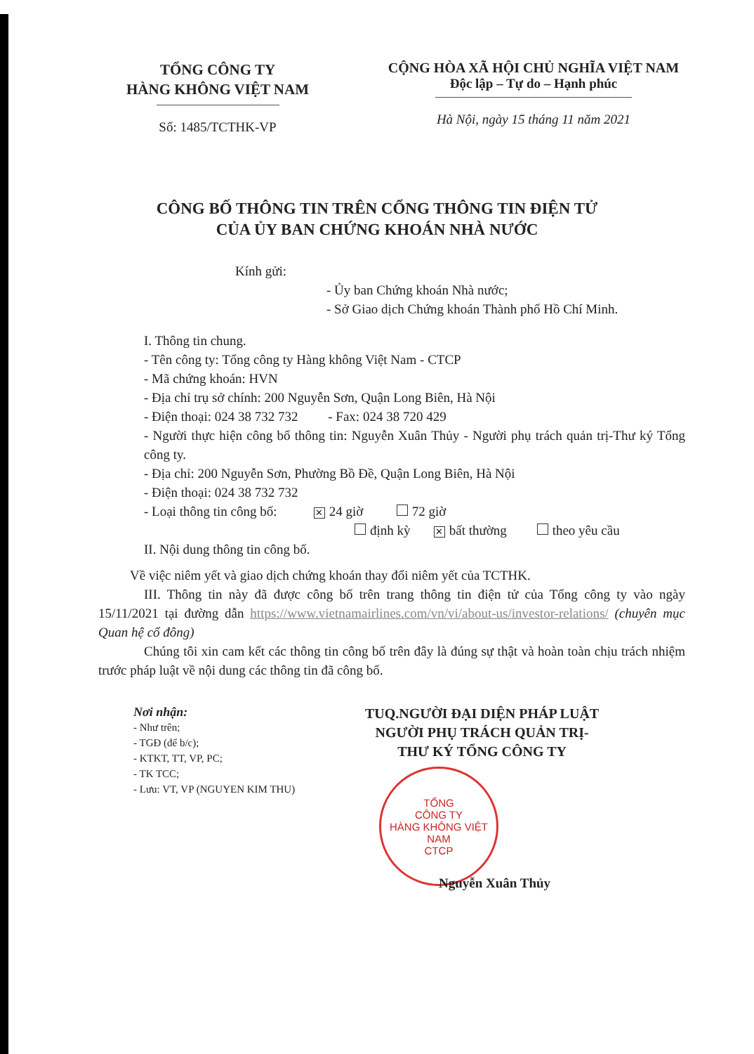TỔNG CÔNG TY
HÀNG KHÔNG VIỆT NAM
Số: 1485/TCTHK-VP
CỘNG HÒA XÃ HỘI CHỦ NGHĨA VIỆT NAM
Độc lập – Tự do – Hạnh phúc
Hà Nội, ngày 15 tháng 11 năm 2021
CÔNG BỐ THÔNG TIN TRÊN CỔNG THÔNG TIN ĐIỆN TỬ
CỦA ỦY BAN CHỨNG KHOÁN NHÀ NƯỚC
Kính gửi:
- Ủy ban Chứng khoán Nhà nước;
- Sở Giao dịch Chứng khoán Thành phố Hồ Chí Minh.
I. Thông tin chung.
- Tên công ty: Tổng công ty Hàng không Việt Nam - CTCP
- Mã chứng khoán: HVN
- Địa chỉ trụ sở chính: 200 Nguyễn Sơn, Quận Long Biên, Hà Nội
- Điện thoại: 024 38 732 732 - Fax: 024 38 720 429
- Người thực hiện công bố thông tin: Nguyễn Xuân Thủy - Người phụ trách quản trị-Thư ký Tổng công ty.
- Địa chỉ: 200 Nguyễn Sơn, Phường Bồ Đề, Quận Long Biên, Hà Nội
- Điện thoại: 024 38 732 732
- Loại thông tin công bố: ✕ 24 giờ 72 giờ
định kỳ ✕ bất thường theo yêu cầu
II. Nội dung thông tin công bố.
Về việc niêm yết và giao dịch chứng khoán thay đổi niêm yết của TCTHK.
III. Thông tin này đã được công bố trên trang thông tin điện tử của Tổng công ty vào ngày 15/11/2021 tại đường dẫn https://www.vietnamairlines.com/vn/vi/about-us/investor-relations/ (chuyên mục Quan hệ cổ đông)
Chúng tôi xin cam kết các thông tin công bố trên đây là đúng sự thật và hoàn toàn chịu trách nhiệm trước pháp luật về nội dung các thông tin đã công bố.
Nơi nhận:
- Như trên;
- TGĐ (để b/c);
- KTKT, TT, VP, PC;
- TK TCC;
- Lưu: VT, VP (NGUYEN KIM THU)
TUQ.NGƯỜI ĐẠI DIỆN PHÁP LUẬT
NGƯỜI PHỤ TRÁCH QUẢN TRỊ-
THƯ KÝ TỔNG CÔNG TY
TỔNG
CÔNG TY
HÀNG KHÔNG VIỆT NAM
CTCP
Nguyễn Xuân Thủy